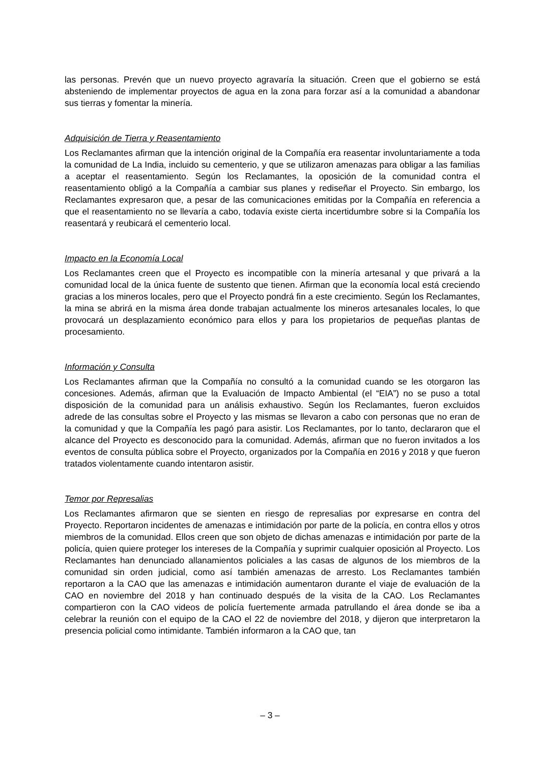las personas. Prevén que un nuevo proyecto agravaría la situación. Creen que el gobierno se está absteniendo de implementar proyectos de agua en la zona para forzar así a la comunidad a abandonar sus tierras y fomentar la minería.
Adquisición de Tierra y Reasentamiento
Los Reclamantes afirman que la intención original de la Compañía era reasentar involuntariamente a toda la comunidad de La India, incluido su cementerio, y que se utilizaron amenazas para obligar a las familias a aceptar el reasentamiento. Según los Reclamantes, la oposición de la comunidad contra el reasentamiento obligó a la Compañía a cambiar sus planes y rediseñar el Proyecto. Sin embargo, los Reclamantes expresaron que, a pesar de las comunicaciones emitidas por la Compañía en referencia a que el reasentamiento no se llevaría a cabo, todavía existe cierta incertidumbre sobre si la Compañía los reasentará y reubicará el cementerio local.
Impacto en la Economía Local
Los Reclamantes creen que el Proyecto es incompatible con la minería artesanal y que privará a la comunidad local de la única fuente de sustento que tienen. Afirman que la economía local está creciendo gracias a los mineros locales, pero que el Proyecto pondrá fin a este crecimiento. Según los Reclamantes, la mina se abrirá en la misma área donde trabajan actualmente los mineros artesanales locales, lo que provocará un desplazamiento económico para ellos y para los propietarios de pequeñas plantas de procesamiento.
Información y Consulta
Los Reclamantes afirman que la Compañía no consultó a la comunidad cuando se les otorgaron las concesiones. Además, afirman que la Evaluación de Impacto Ambiental (el “EIA”) no se puso a total disposición de la comunidad para un análisis exhaustivo. Según los Reclamantes, fueron excluidos adrede de las consultas sobre el Proyecto y las mismas se llevaron a cabo con personas que no eran de la comunidad y que la Compañía les pagó para asistir. Los Reclamantes, por lo tanto, declararon que el alcance del Proyecto es desconocido para la comunidad. Además, afirman que no fueron invitados a los eventos de consulta pública sobre el Proyecto, organizados por la Compañía en 2016 y 2018 y que fueron tratados violentamente cuando intentaron asistir.
Temor por Represalias
Los Reclamantes afirmaron que se sienten en riesgo de represalias por expresarse en contra del Proyecto. Reportaron incidentes de amenazas e intimidación por parte de la policía, en contra ellos y otros miembros de la comunidad. Ellos creen que son objeto de dichas amenazas e intimidación por parte de la policía, quien quiere proteger los intereses de la Compañía y suprimir cualquier oposición al Proyecto. Los Reclamantes han denunciado allanamientos policiales a las casas de algunos de los miembros de la comunidad sin orden judicial, como así también amenazas de arresto. Los Reclamantes también reportaron a la CAO que las amenazas e intimidación aumentaron durante el viaje de evaluación de la CAO en noviembre del 2018 y han continuado después de la visita de la CAO. Los Reclamantes compartieron con la CAO videos de policía fuertemente armada patrullando el área donde se iba a celebrar la reunión con el equipo de la CAO el 22 de noviembre del 2018, y dijeron que interpretaron la presencia policial como intimidante. También informaron a la CAO que, tan
– 3 –